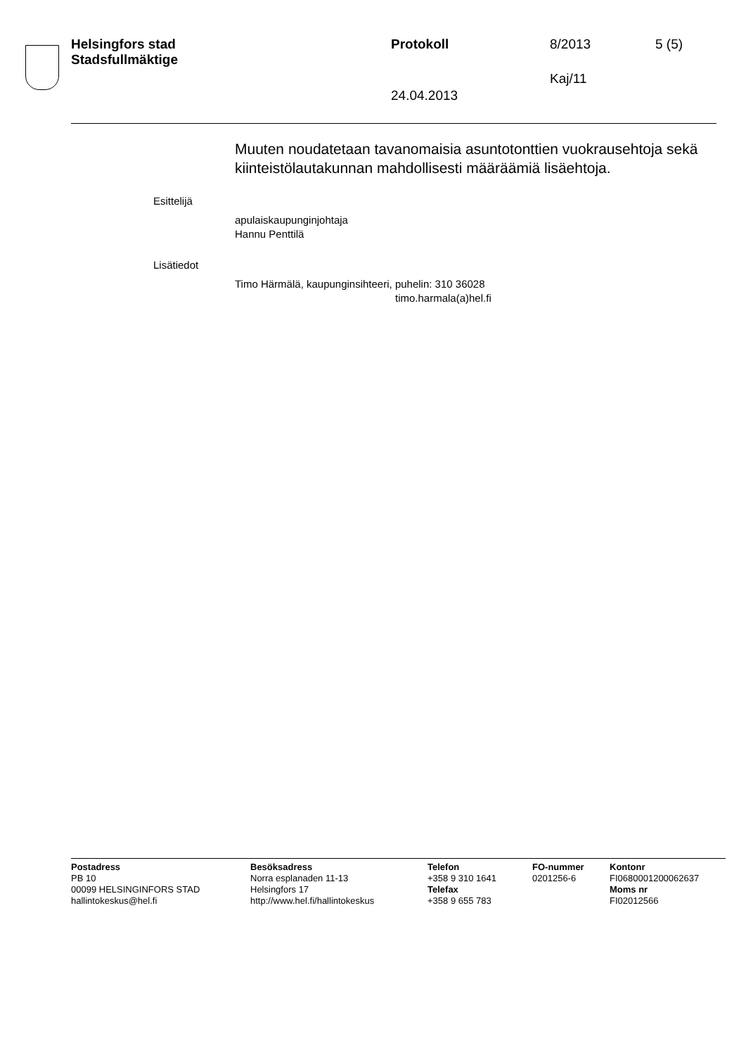Helsingfors stad
Stadsfullmäktige
Protokoll 8/2013 5 (5)
Kaj/11
24.04.2013
Muuten noudatetaan tavanomaisia asuntotonttien vuokrausehtoja sekä kiinteistölautakunnan mahdollisesti määräämiä lisäehtoja.
Esittelijä
apulaiskaupunginjohtaja
Hannu Penttilä
Lisätiedot
Timo Härmälä, kaupunginsihteeri, puhelin: 310 36028
timo.harmala(a)hel.fi
Postadress
PB 10
00099 HELSINGINFORS STAD
hallintokeskus@hel.fi
Besöksadress
Norra esplanaden 11-13
Helsingfors 17
http://www.hel.fi/hallintokeskus
Telefon
+358 9 310 1641
Telefax
+358 9 655 783
FO-nummer
0201256-6
Kontonr
FI0680001200062637
Moms nr
FI02012566